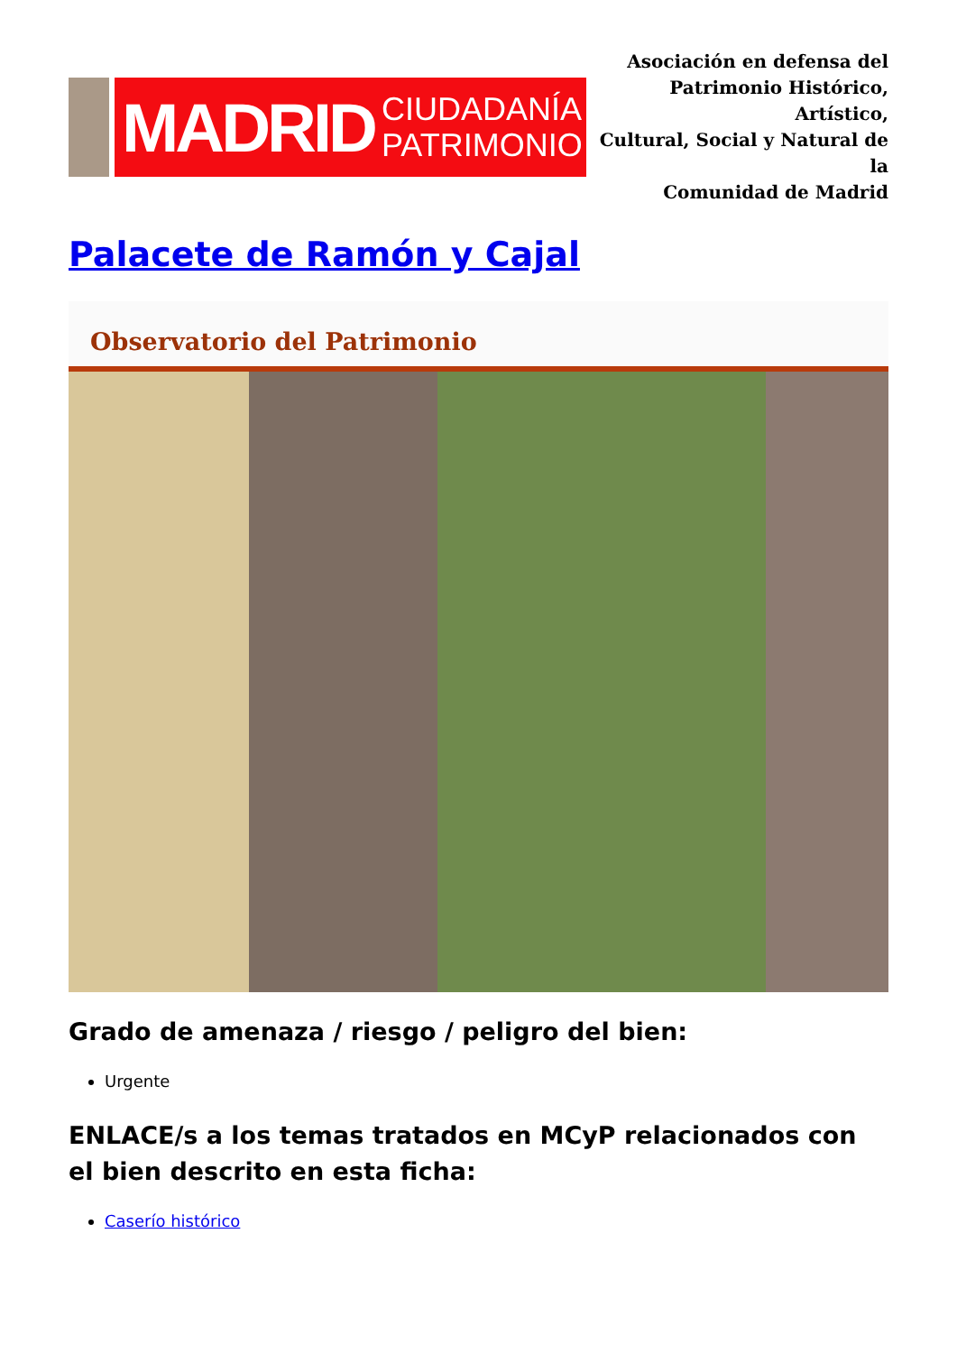MADRID CIUDADANÍA
PATRIMONIO
Asociación en defensa del
Patrimonio Histórico, Artístico,
Cultural, Social y Natural de la
Comunidad de Madrid
Palacete de Ramón y Cajal
Observatorio del Patrimonio
Grado de amenaza / riesgo / peligro del bien:
Urgente
ENLACE/s a los temas tratados en MCyP relacionados con el bien descrito en esta ficha:
Caserío histórico